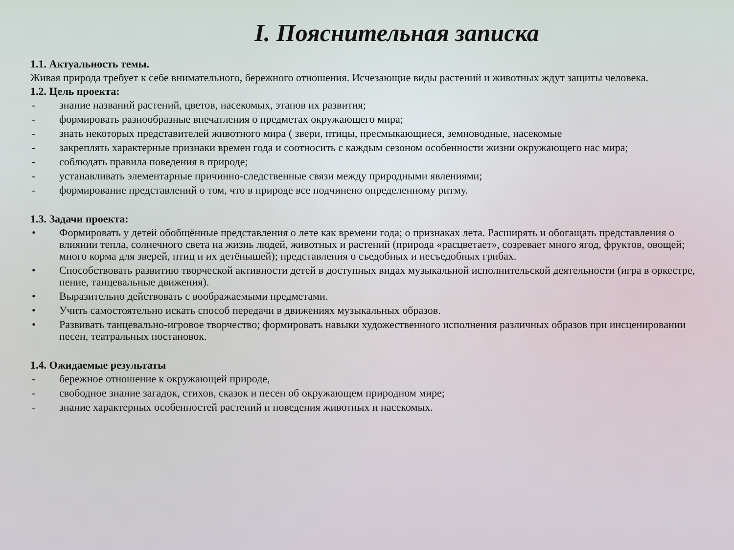I. Пояснительная записка
1.1. Актуальность темы.
Живая природа требует к себе внимательного, бережного отношения. Исчезающие виды растений и животных ждут защиты человека.
1.2. Цель проекта:
- знание названий растений, цветов, насекомых, этапов их развития;
- формировать разнообразные впечатления о предметах окружающего мира;
- знать некоторых представителей животного мира ( звери, птицы, пресмыкающиеся, земноводные, насекомые
- закреплять характерные признаки времен года и соотносить с каждым сезоном особенности жизни окружающего нас мира;
- соблюдать правила поведения в природе;
- устанавливать элементарные причинно-следственные связи между природными явлениями;
- формирование представлений о том, что в природе все подчинено определенному ритму.
1.3. Задачи проекта:
• Формировать у детей обобщённые представления о лете как времени года; о признаках лета. Расширять и обогащать представления о влиянии тепла, солнечного света на жизнь людей, животных и растений (природа «расцветает», созревает много ягод, фруктов, овощей; много корма для зверей, птиц и их детёнышей); представления о съедобных и несъедобных грибах.
• Способствовать развитию творческой активности детей в доступных видах музыкальной исполнительской деятельности (игра в оркестре, пение, танцевальные движения).
• Выразительно действовать с воображаемыми предметами.
• Учить самостоятельно искать способ передачи в движениях музыкальных образов.
• Развивать танцевально-игровое творчество; формировать навыки художественного исполнения различных образов при инсценировании песен, театральных постановок.
1.4. Ожидаемые результаты
- бережное отношение к окружающей природе,
- свободное знание загадок, стихов, сказок и песен об окружающем природном мире;
- знание характерных особенностей растений и поведения животных и насекомых.